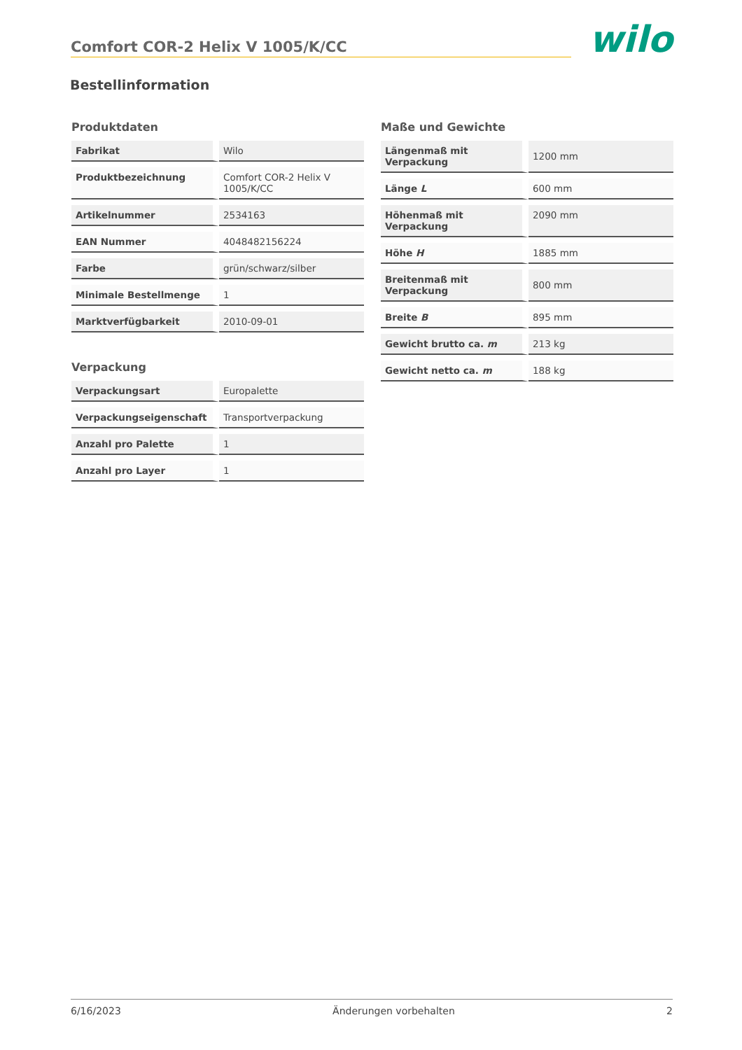Comfort COR-2 Helix V 1005/K/CC
wilo
Bestellinformation
Produktdaten
| Fabrikat | Wilo |
| Produktbezeichnung | Comfort COR-2 Helix V 1005/K/CC |
| Artikelnummer | 2534163 |
| EAN Nummer | 4048482156224 |
| Farbe | grün/schwarz/silber |
| Minimale Bestellmenge | 1 |
| Marktverfügbarkeit | 2010-09-01 |
Verpackung
| Verpackungsart | Europalette |
| Verpackungseigenschaft | Transportverpackung |
| Anzahl pro Palette | 1 |
| Anzahl pro Layer | 1 |
Maße und Gewichte
| Längenmaß mit Verpackung | 1200 mm |
| Länge L | 600 mm |
| Höhenmaß mit Verpackung | 2090 mm |
| Höhe H | 1885 mm |
| Breitenmaß mit Verpackung | 800 mm |
| Breite B | 895 mm |
| Gewicht brutto ca. m | 213 kg |
| Gewicht netto ca. m | 188 kg |
6/16/2023 Änderungen vorbehalten 2